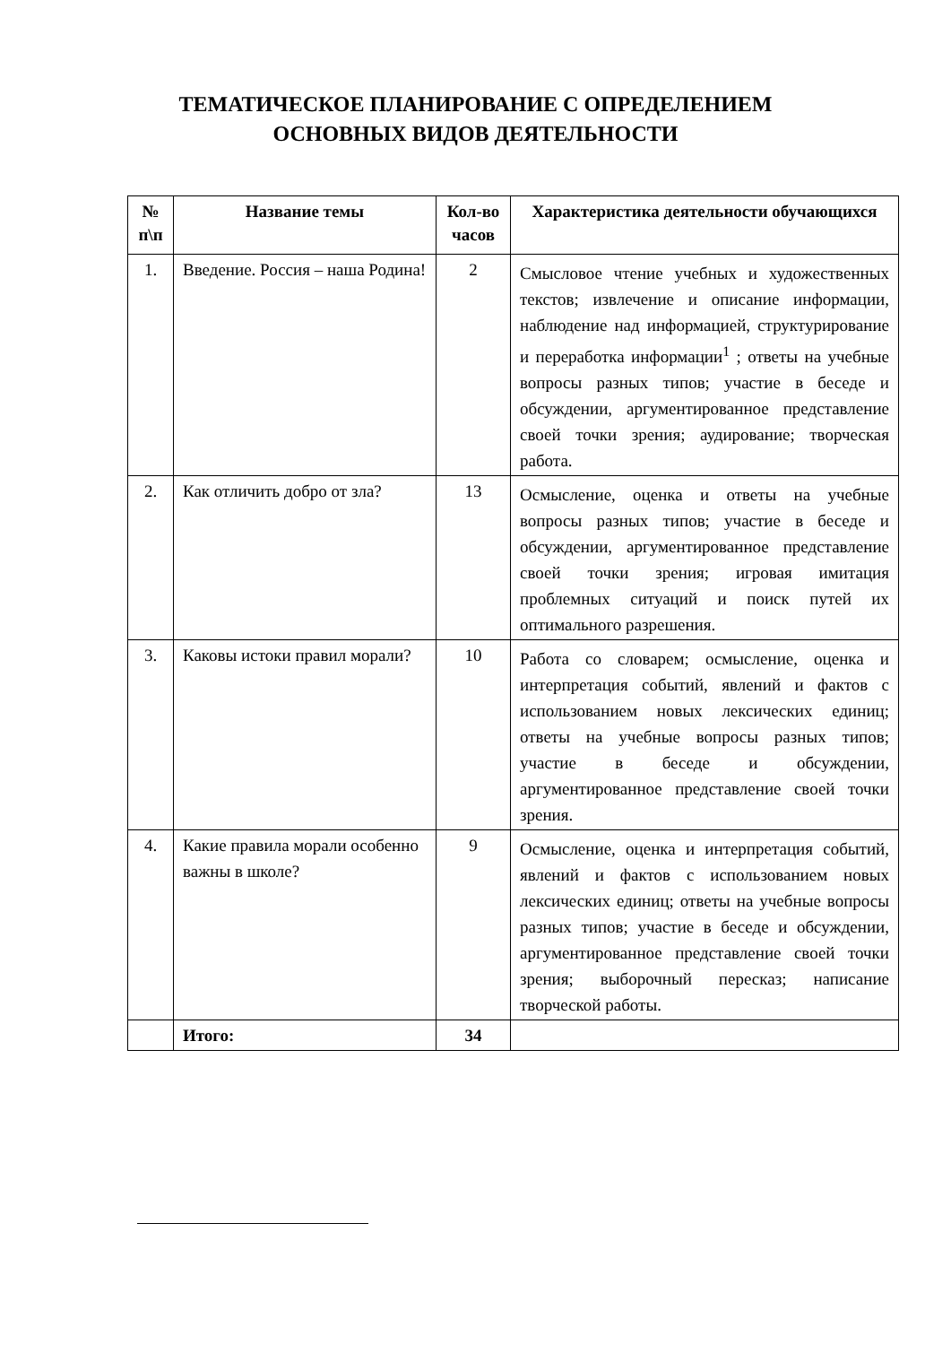ТЕМАТИЧЕСКОЕ ПЛАНИРОВАНИЕ С ОПРЕДЕЛЕНИЕМ
ОСНОВНЫХ ВИДОВ ДЕЯТЕЛЬНОСТИ
| № п\п | Название темы | Кол-во часов | Характеристика деятельности обучающихся |
| --- | --- | --- | --- |
| 1. | Введение. Россия – наша Родина! | 2 | Смысловое чтение учебных и художественных текстов; извлечение и описание информации, наблюдение над информацией, структурирование и переработка информации<sup>1</sup> ; ответы на учебные вопросы разных типов; участие в беседе и обсуждении, аргументированное представление своей точки зрения; аудирование; творческая работа. |
| 2. | Как отличить добро от зла? | 13 | Осмысление, оценка и ответы на учебные вопросы разных типов; участие в беседе и обсуждении, аргументированное представление своей точки зрения; игровая имитация проблемных ситуаций и поиск путей их оптимального разрешения. |
| 3. | Каковы истоки правил морали? | 10 | Работа со словарем; осмысление, оценка и интерпретация событий, явлений и фактов с использованием новых лексических единиц; ответы на учебные вопросы разных типов; участие в беседе и обсуждении, аргументированное представление своей точки зрения. |
| 4. | Какие правила морали особенно важны в школе? | 9 | Осмысление, оценка и интерпретация событий, явлений и фактов с использованием новых лексических единиц; ответы на учебные вопросы разных типов; участие в беседе и обсуждении, аргументированное представление своей точки зрения; выборочный пересказ; написание творческой работы. |
| | Итого: | 34 | |